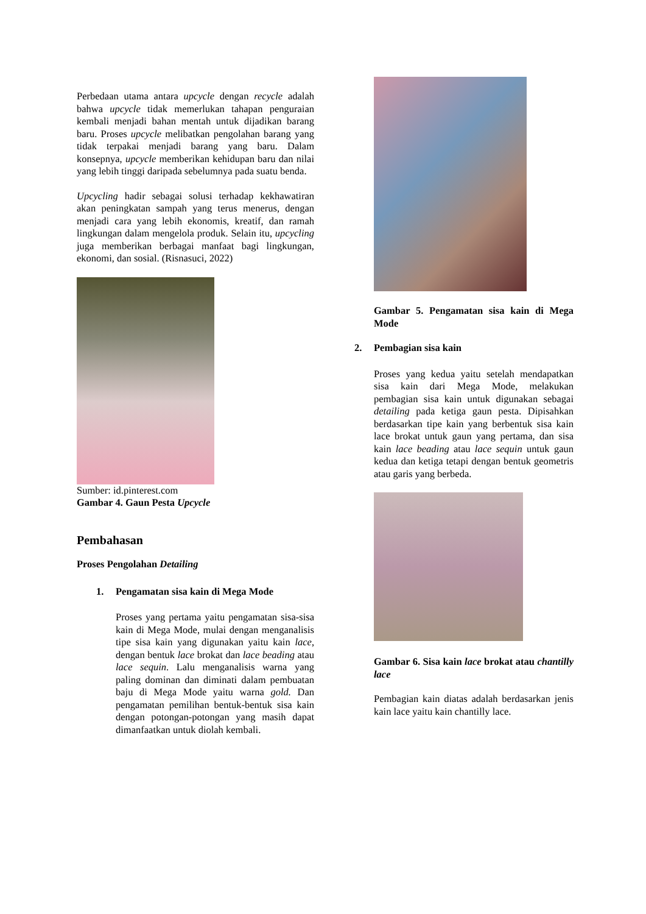Perbedaan utama antara upcycle dengan recycle adalah bahwa upcycle tidak memerlukan tahapan penguraian kembali menjadi bahan mentah untuk dijadikan barang baru. Proses upcycle melibatkan pengolahan barang yang tidak terpakai menjadi barang yang baru. Dalam konsepnya, upcycle memberikan kehidupan baru dan nilai yang lebih tinggi daripada sebelumnya pada suatu benda.
Upcycling hadir sebagai solusi terhadap kekhawatiran akan peningkatan sampah yang terus menerus, dengan menjadi cara yang lebih ekonomis, kreatif, dan ramah lingkungan dalam mengelola produk. Selain itu, upcycling juga memberikan berbagai manfaat bagi lingkungan, ekonomi, dan sosial. (Risnasuci, 2022)
Sumber: id.pinterest.com
Gambar 4. Gaun Pesta Upcycle
Pembahasan
Proses Pengolahan Detailing
1. Pengamatan sisa kain di Mega Mode
Proses yang pertama yaitu pengamatan sisa-sisa kain di Mega Mode, mulai dengan menganalisis tipe sisa kain yang digunakan yaitu kain lace, dengan bentuk lace brokat dan lace beading atau lace sequin. Lalu menganalisis warna yang paling dominan dan diminati dalam pembuatan baju di Mega Mode yaitu warna gold. Dan pengamatan pemilihan bentuk-bentuk sisa kain dengan potongan-potongan yang masih dapat dimanfaatkan untuk diolah kembali.
Gambar 5. Pengamatan sisa kain di Mega Mode
2. Pembagian sisa kain
Proses yang kedua yaitu setelah mendapatkan sisa kain dari Mega Mode, melakukan pembagian sisa kain untuk digunakan sebagai detailing pada ketiga gaun pesta. Dipisahkan berdasarkan tipe kain yang berbentuk sisa kain lace brokat untuk gaun yang pertama, dan sisa kain lace beading atau lace sequin untuk gaun kedua dan ketiga tetapi dengan bentuk geometris atau garis yang berbeda.
Gambar 6. Sisa kain lace brokat atau chantilly lace
Pembagian kain diatas adalah berdasarkan jenis kain lace yaitu kain chantilly lace.